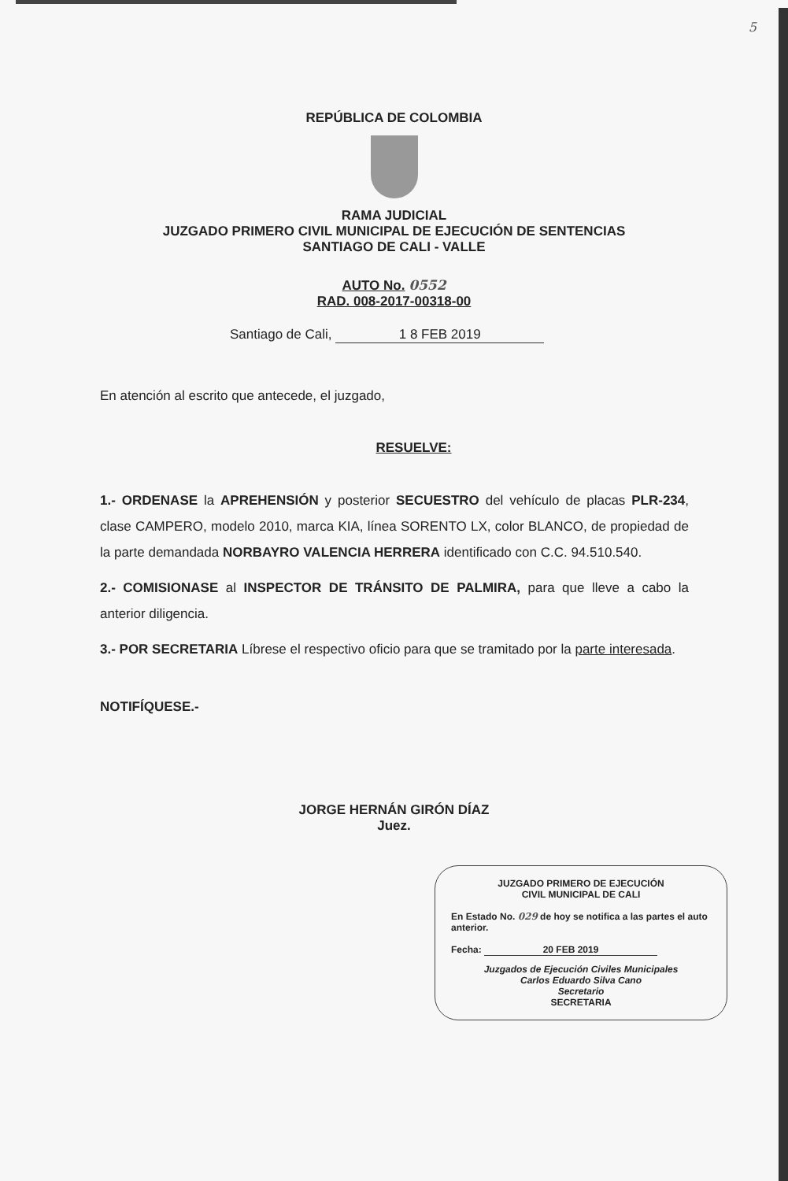5
REPÚBLICA DE COLOMBIA
RAMA JUDICIAL
JUZGADO PRIMERO CIVIL MUNICIPAL DE EJECUCIÓN DE SENTENCIAS
SANTIAGO DE CALI - VALLE
AUTO No. 0552
RAD. 008-2017-00318-00
Santiago de Cali, 1 8 FEB 2019
En atención al escrito que antecede, el juzgado,
RESUELVE:
1.- ORDENASE la APREHENSIÓN y posterior SECUESTRO del vehículo de placas PLR-234, clase CAMPERO, modelo 2010, marca KIA, línea SORENTO LX, color BLANCO, de propiedad de la parte demandada NORBAYRO VALENCIA HERRERA identificado con C.C. 94.510.540.
2.- COMISIONASE al INSPECTOR DE TRÁNSITO DE PALMIRA, para que lleve a cabo la anterior diligencia.
3.- POR SECRETARIA Líbrese el respectivo oficio para que se tramitado por la parte interesada.
NOTIFÍQUESE.-
JORGE HERNÁN GIRÓN DÍAZ
Juez.
JUZGADO PRIMERO DE EJECUCIÓN
CIVIL MUNICIPAL DE CALI
En Estado No. 029 de hoy se notifica a las partes el auto anterior.
Fecha: 20 FEB 2019
Juzgados de Ejecución Civiles Municipales
Carlos Eduardo Silva Cano
Secretario
SECRETARIA